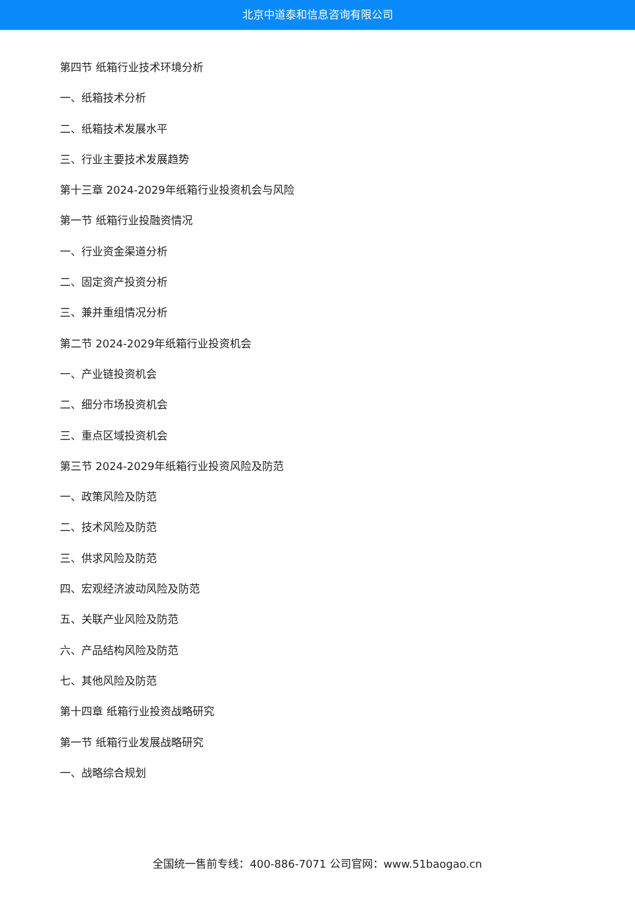北京中道泰和信息咨询有限公司
第四节 纸箱行业技术环境分析
一、纸箱技术分析
二、纸箱技术发展水平
三、行业主要技术发展趋势
第十三章 2024-2029年纸箱行业投资机会与风险
第一节 纸箱行业投融资情况
一、行业资金渠道分析
二、固定资产投资分析
三、兼并重组情况分析
第二节 2024-2029年纸箱行业投资机会
一、产业链投资机会
二、细分市场投资机会
三、重点区域投资机会
第三节 2024-2029年纸箱行业投资风险及防范
一、政策风险及防范
二、技术风险及防范
三、供求风险及防范
四、宏观经济波动风险及防范
五、关联产业风险及防范
六、产品结构风险及防范
七、其他风险及防范
第十四章 纸箱行业投资战略研究
第一节 纸箱行业发展战略研究
一、战略综合规划
全国统一售前专线：400-886-7071 公司官网：www.51baogao.cn